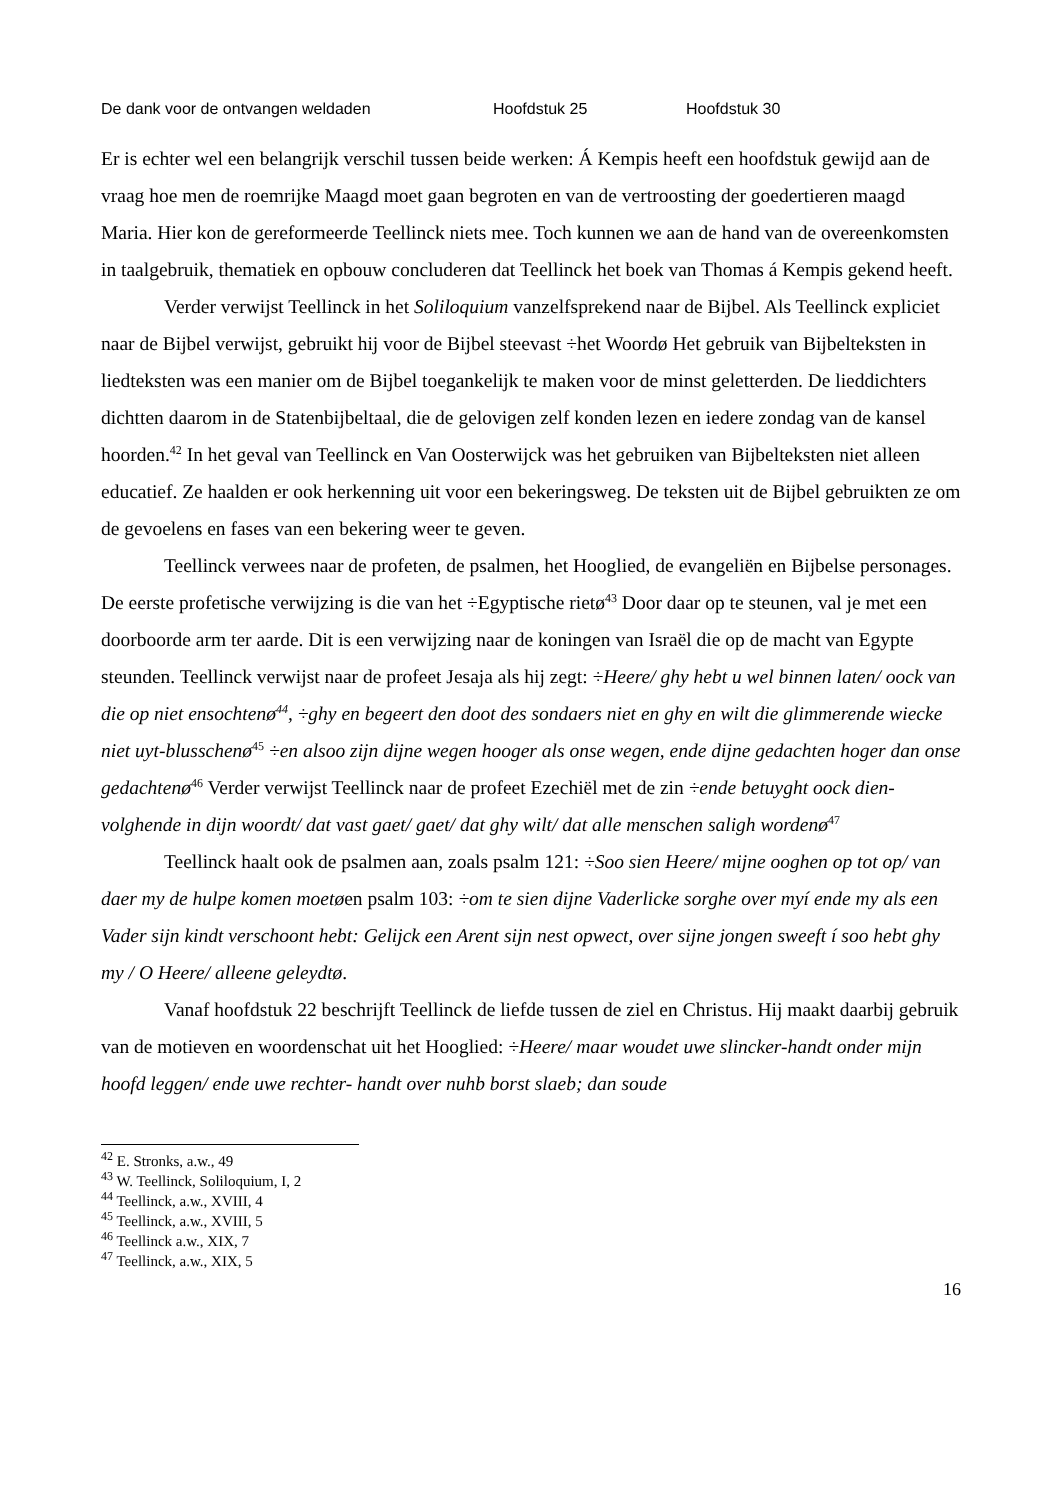De dank voor de ontvangen weldaden Hoofdstuk 25 Hoofdstuk 30
Er is echter wel een belangrijk verschil tussen beide werken: Á Kempis heeft een hoofdstuk gewijd aan de vraag hoe men de roemrijke Maagd moet gaan begroten en van de vertroosting der goedertieren maagd Maria. Hier kon de gereformeerde Teellinck niets mee. Toch kunnen we aan de hand van de overeenkomsten in taalgebruik, thematiek en opbouw concluderen dat Teellinck het boek van Thomas á Kempis gekend heeft.
Verder verwijst Teellinck in het Soliloquium vanzelfsprekend naar de Bijbel. Als Teellinck expliciet naar de Bijbel verwijst, gebruikt hij voor de Bijbel steevast ÷het Woordø Het gebruik van Bijbelteksten in liedteksten was een manier om de Bijbel toegankelijk te maken voor de minst geletterden. De lieddichters dichtten daarom in de Statenbijbeltaal, die de gelovigen zelf konden lezen en iedere zondag van de kansel hoorden.<sup>42</sup> In het geval van Teellinck en Van Oosterwijck was het gebruiken van Bijbelteksten niet alleen educatief. Ze haalden er ook herkenning uit voor een bekeringsweg. De teksten uit de Bijbel gebruikten ze om de gevoelens en fases van een bekering weer te geven.
Teellinck verwees naar de profeten, de psalmen, het Hooglied, de evangeliën en Bijbelse personages. De eerste profetische verwijzing is die van het ÷Egyptische rietø<sup>43</sup> Door daar op te steunen, val je met een doorboorde arm ter aarde. Dit is een verwijzing naar de koningen van Israël die op de macht van Egypte steunden. Teellinck verwijst naar de profeet Jesaja als hij zegt: ÷Heere/ ghy hebt u wel binnen laten/ oock van die op niet ensochtenø<sup>44</sup>, ÷ghy en begeert den doot des sondaers niet en ghy en wilt die glimmerende wiecke niet uyt-blusschenø<sup>45</sup> ÷en alsoo zijn dijne wegen hooger als onse wegen, ende dijne gedachten hoger dan onse gedachtenø<sup>46</sup> Verder verwijst Teellinck naar de profeet Ezechiël met de zin ÷ende betuyght oock dien-volghende in dijn woordt/ dat vast gaet/ gaet/ dat ghy wilt/ dat alle menschen saligh wordenø<sup>47</sup>
Teellinck haalt ook de psalmen aan, zoals psalm 121: ÷Soo sien Heere/ mijne ooghen op tot op/ van daer my de hulpe komen moetøen psalm 103: ÷om te sien dijne Vaderlicke sorghe over myí ende my als een Vader sijn kindt verschoont hebt: Gelijck een Arent sijn nest opwect, over sijne jongen sweeft í soo hebt ghy my / O Heere/ alleene geleydtø.
Vanaf hoofdstuk 22 beschrijft Teellinck de liefde tussen de ziel en Christus. Hij maakt daarbij gebruik van de motieven en woordenschat uit het Hooglied: ÷Heere/ maar woudet uwe slincker-handt onder mijn hoofd leggen/ ende uwe rechter- handt over nuhb borst slaeb; dan soude
<sup>42</sup> E. Stronks, a.w., 49
<sup>43</sup> W. Teellinck, Soliloquium, I, 2
<sup>44</sup> Teellinck, a.w., XVIII, 4
<sup>45</sup> Teellinck, a.w., XVIII, 5
<sup>46</sup> Teellinck a.w., XIX, 7
<sup>47</sup> Teellinck, a.w., XIX, 5
16